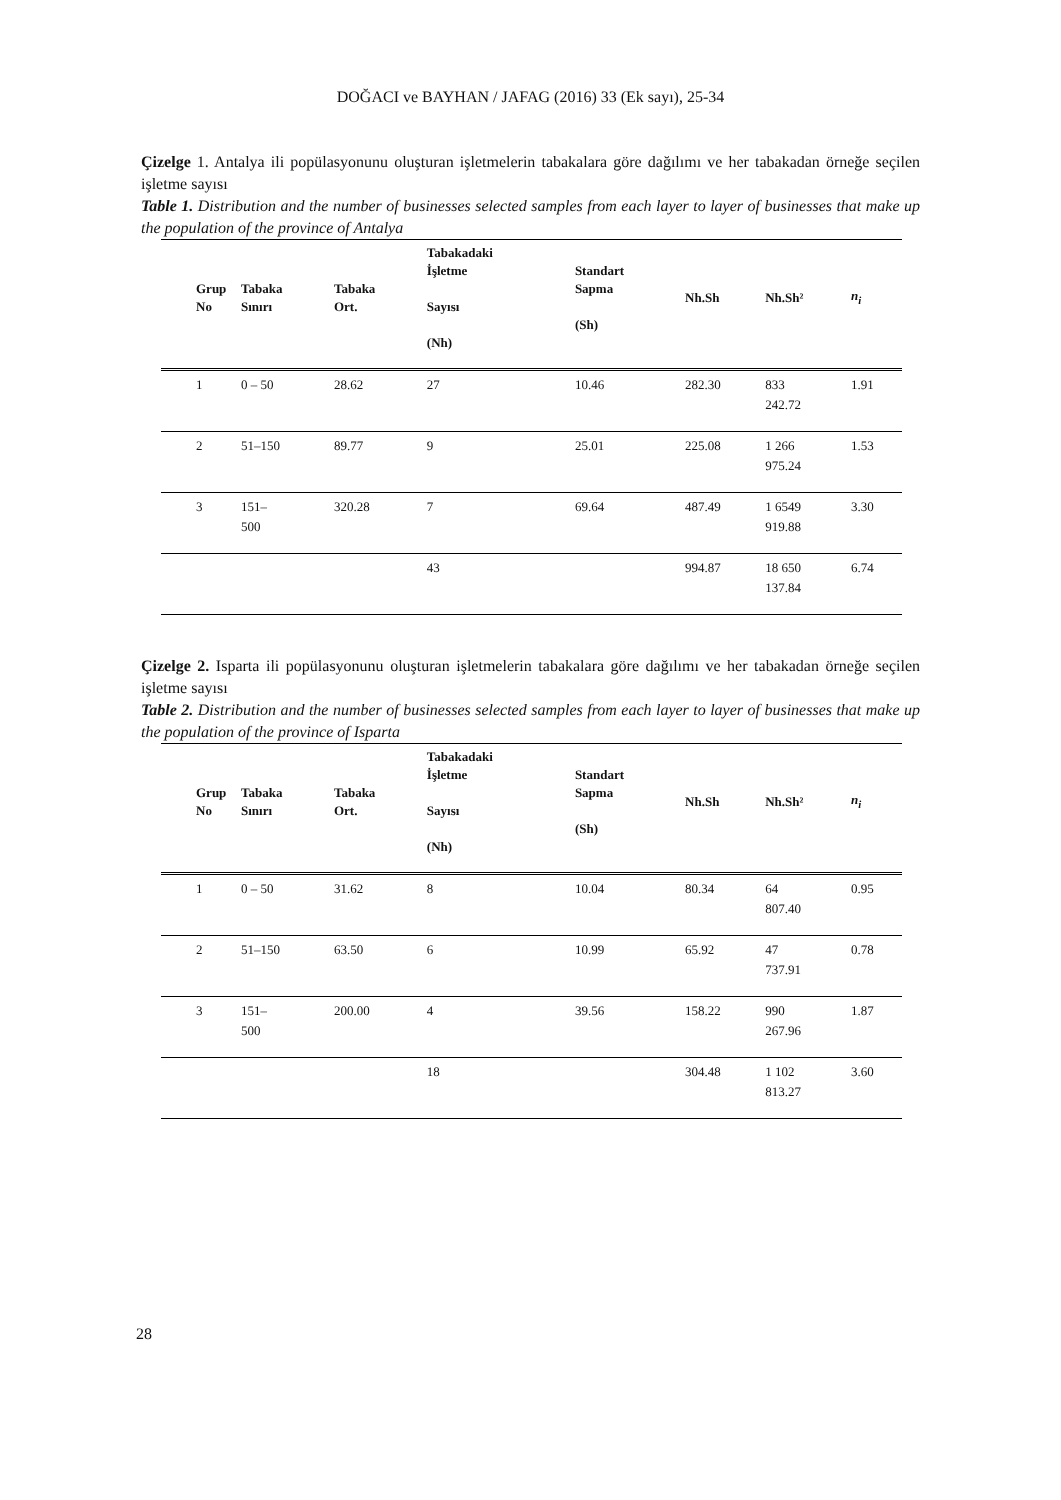DOĞACI ve BAYHAN / JAFAG (2016) 33 (Ek sayı), 25-34
Çizelge 1. Antalya ili popülasyonunu oluşturan işletmelerin tabakalara göre dağılımı ve her tabakadan örneğe seçilen işletme sayısı
Table 1. Distribution and the number of businesses selected samples from each layer to layer of businesses that make up the population of the province of Antalya
| Grup No | Tabaka Sınırı | Tabaka Ort. | Tabakadaki İşletme Sayısı (Nh) | Standart Sapma (Sh) | Nh.Sh | Nh.Sh² | n<sub>i</sub> |
| --- | --- | --- | --- | --- | --- | --- | --- |
| 1 | 0 – 50 | 28.62 | 27 | 10.46 | 282.30 | 833 242.72 | 1.91 |
| 2 | 51–150 | 89.77 | 9 | 25.01 | 225.08 | 1 266 975.24 | 1.53 |
| 3 | 151– 500 | 320.28 | 7 | 69.64 | 487.49 | 1 6549 919.88 | 3.30 |
| | | | 43 | | 994.87 | 18 650 137.84 | 6.74 |
Çizelge 2. Isparta ili popülasyonunu oluşturan işletmelerin tabakalara göre dağılımı ve her tabakadan örneğe seçilen işletme sayısı
Table 2. Distribution and the number of businesses selected samples from each layer to layer of businesses that make up the population of the province of Isparta
| Grup No | Tabaka Sınırı | Tabaka Ort. | Tabakadaki İşletme Sayısı (Nh) | Standart Sapma (Sh) | Nh.Sh | Nh.Sh² | n<sub>i</sub> |
| --- | --- | --- | --- | --- | --- | --- | --- |
| 1 | 0 – 50 | 31.62 | 8 | 10.04 | 80.34 | 64 807.40 | 0.95 |
| 2 | 51–150 | 63.50 | 6 | 10.99 | 65.92 | 47 737.91 | 0.78 |
| 3 | 151– 500 | 200.00 | 4 | 39.56 | 158.22 | 990 267.96 | 1.87 |
| | | | 18 | | 304.48 | 1 102 813.27 | 3.60 |
28